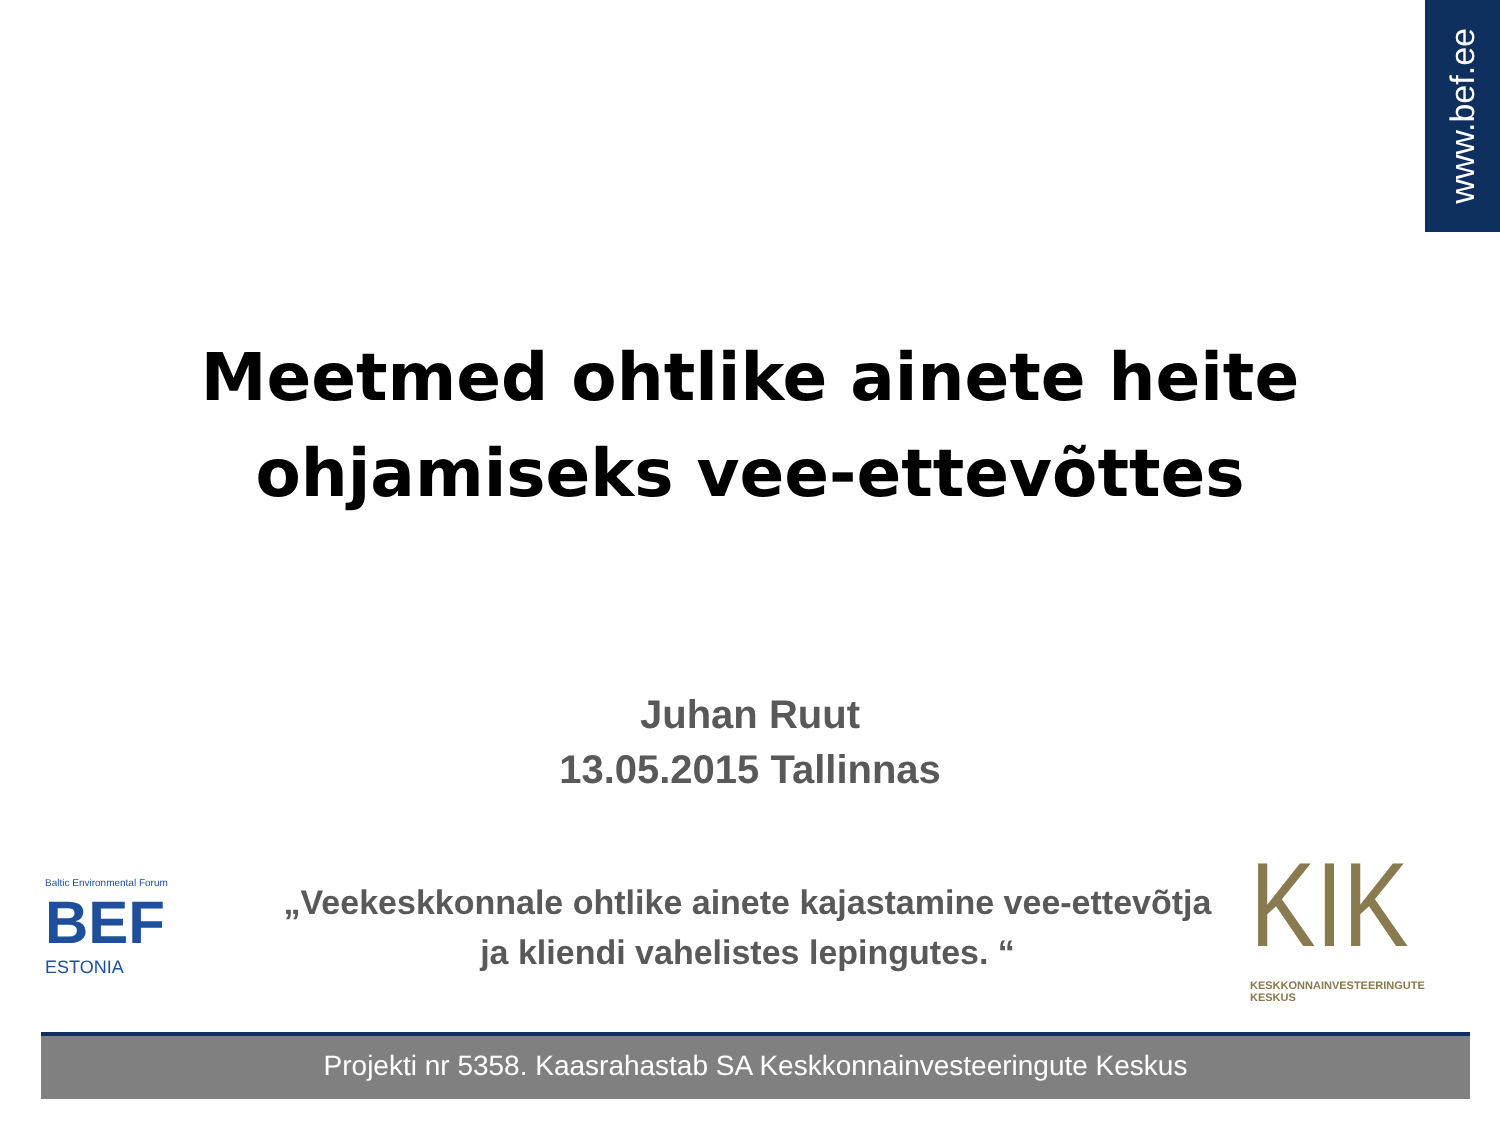www.bef.ee
Meetmed ohtlike ainete heite
ohjamiseks vee-ettevõttes
Juhan Ruut
13.05.2015 Tallinnas
Baltic Environmental Forum
BEF
ESTONIA
„Veekeskkonnale ohtlike ainete kajastamine vee-ettevõtja ja kliendi vahelistes lepingutes. “
KIK
KESKKONNAINVESTEERINGUTE
KESKUS
Projekti nr 5358. Kaasrahastab SA Keskkonnainvesteeringute Keskus